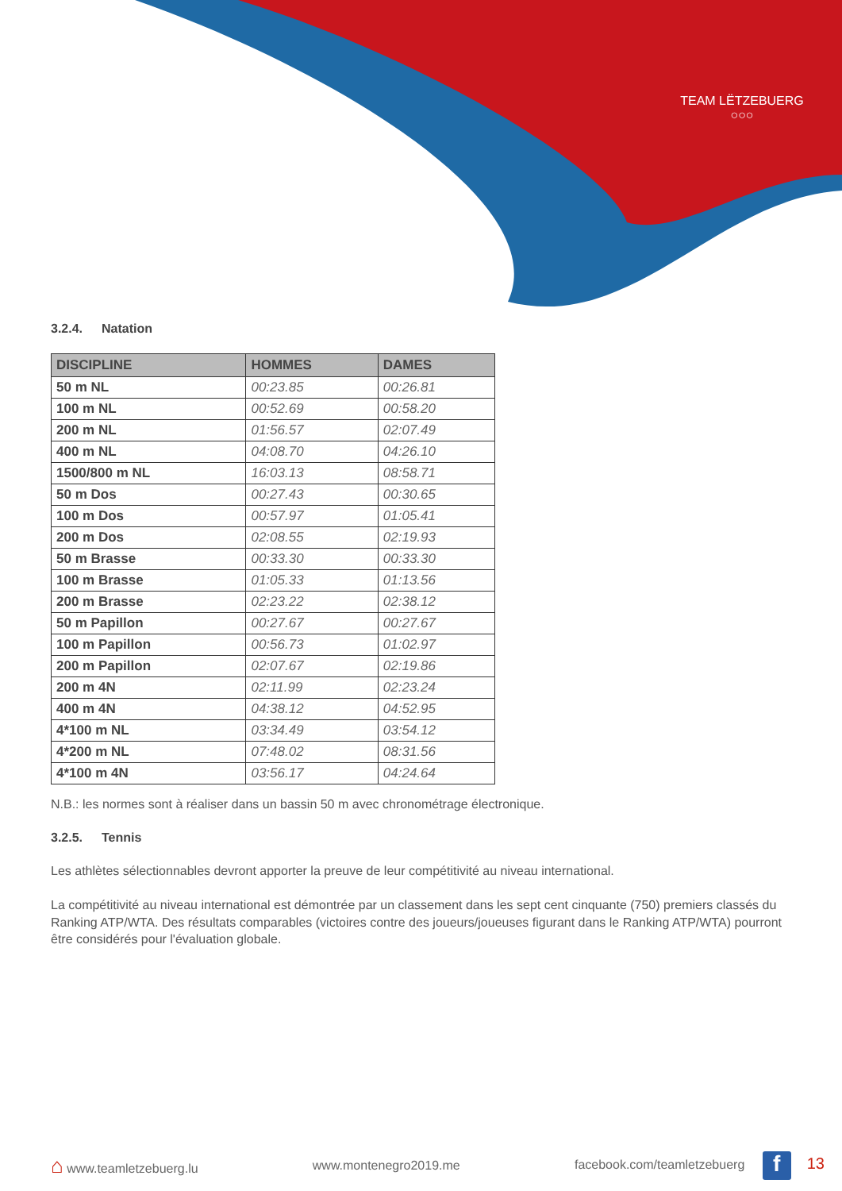TEAM LËTZEBUERG
○○○
3.2.4. Natation
| DISCIPLINE | HOMMES | DAMES |
| --- | --- | --- |
| 50 m NL | 00:23.85 | 00:26.81 |
| 100 m NL | 00:52.69 | 00:58.20 |
| 200 m NL | 01:56.57 | 02:07.49 |
| 400 m NL | 04:08.70 | 04:26.10 |
| 1500/800 m NL | 16:03.13 | 08:58.71 |
| 50 m Dos | 00:27.43 | 00:30.65 |
| 100 m Dos | 00:57.97 | 01:05.41 |
| 200 m Dos | 02:08.55 | 02:19.93 |
| 50 m Brasse | 00:33.30 | 00:33.30 |
| 100 m Brasse | 01:05.33 | 01:13.56 |
| 200 m Brasse | 02:23.22 | 02:38.12 |
| 50 m Papillon | 00:27.67 | 00:27.67 |
| 100 m Papillon | 00:56.73 | 01:02.97 |
| 200 m Papillon | 02:07.67 | 02:19.86 |
| 200 m 4N | 02:11.99 | 02:23.24 |
| 400 m 4N | 04:38.12 | 04:52.95 |
| 4*100 m NL | 03:34.49 | 03:54.12 |
| 4*200 m NL | 07:48.02 | 08:31.56 |
| 4*100 m 4N | 03:56.17 | 04:24.64 |
N.B.: les normes sont à réaliser dans un bassin 50 m avec chronométrage électronique.
3.2.5. Tennis
Les athlètes sélectionnables devront apporter la preuve de leur compétitivité au niveau international.
La compétitivité au niveau international est démontrée par un classement dans les sept cent cinquante (750) premiers classés du Ranking ATP/WTA. Des résultats comparables (victoires contre des joueurs/joueuses figurant dans le Ranking ATP/WTA) pourront être considérés pour l'évaluation globale.
⌂ www.teamletzebuerg.lu www.montenegro2019.me
facebook.com/teamletzebuerg f 13